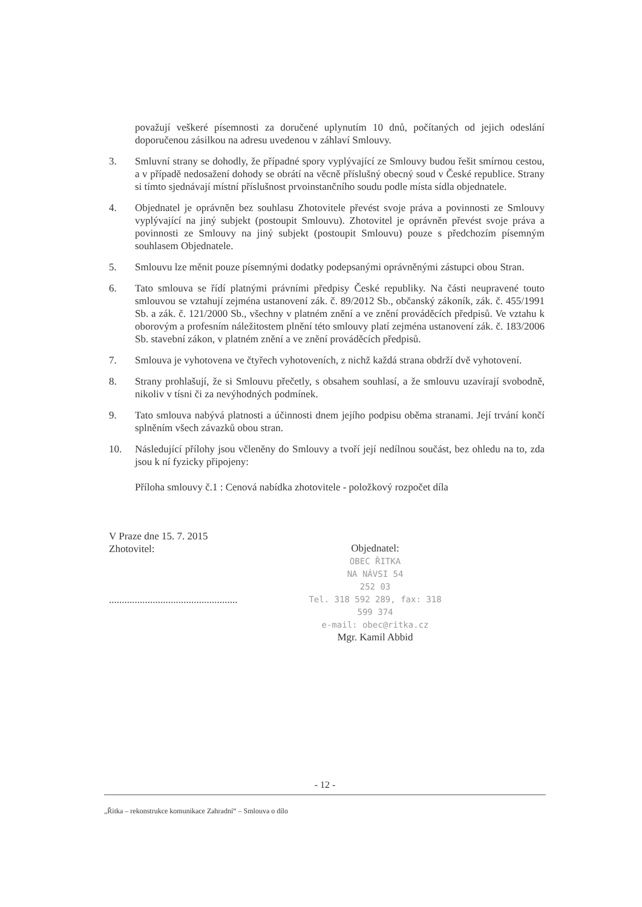považují veškeré písemnosti za doručené uplynutím 10 dnů, počítaných od jejich odeslání doporučenou zásilkou na adresu uvedenou v záhlaví Smlouvy.
3. Smluvní strany se dohodly, že případné spory vyplývající ze Smlouvy budou řešit smírnou cestou, a v případě nedosažení dohody se obrátí na věcně příslušný obecný soud v České republice. Strany si tímto sjednávají místní příslušnost prvoinstančního soudu podle místa sídla objednatele.
4. Objednatel je oprávněn bez souhlasu Zhotovitele převést svoje práva a povinnosti ze Smlouvy vyplývající na jiný subjekt (postoupit Smlouvu). Zhotovitel je oprávněn převést svoje práva a povinnosti ze Smlouvy na jiný subjekt (postoupit Smlouvu) pouze s předchozím písemným souhlasem Objednatele.
5. Smlouvu lze měnit pouze písemnými dodatky podepsanými oprávněnými zástupci obou Stran.
6. Tato smlouva se řídí platnými právními předpisy České republiky. Na části neupravené touto smlouvou se vztahují zejména ustanovení zák. č. 89/2012 Sb., občanský zákoník, zák. č. 455/1991 Sb. a zák. č. 121/2000 Sb., všechny v platném znění a ve znění prováděcích předpisů. Ve vztahu k oborovým a profesním náležitostem plnění této smlouvy platí zejména ustanovení zák. č. 183/2006 Sb. stavební zákon, v platném znění a ve znění prováděcích předpisů.
7. Smlouva je vyhotovena ve čtyřech vyhotoveních, z nichž každá strana obdrží dvě vyhotovení.
8. Strany prohlašují, že si Smlouvu přečetly, s obsahem souhlasí, a že smlouvu uzavírají svobodně, nikoliv v tísni či za nevýhodných podmínek.
9. Tato smlouva nabývá platnosti a účinnosti dnem jejího podpisu oběma stranami. Její trvání končí splněním všech závazků obou stran.
10. Následující přílohy jsou včleněny do Smlouvy a tvoří její nedílnou součást, bez ohledu na to, zda jsou k ní fyzicky připojeny:
Příloha smlouvy č.1 : Cenová nabídka zhotovitele - položkový rozpočet díla
V Praze dne 15. 7. 2015
Zhotovitel:
..................................................
Objednatel:
OBEC ŘITKA
NA NÁVSI 54
252 03
Tel. 318 592 289, fax: 318 599 374
e-mail: obec@ritka.cz
Mgr. Kamil Abbid
- 12 -
„Řitka – rekonstrukce komunikace Zahradní“ – Smlouva o dílo